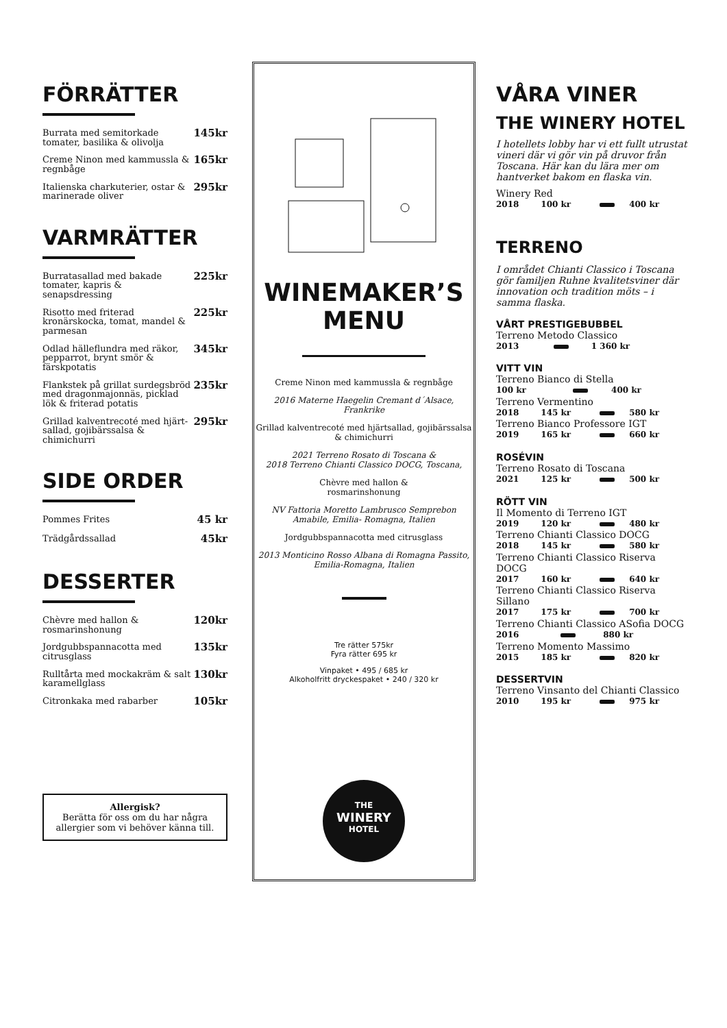FÖRRÄTTER
| Burrata med semitorkade tomater, basilika & olivolja | 145kr |
| Creme Ninon med kammussla & regnbåge | 165kr |
| Italienska charkuterier, ostar & marinerade oliver | 295kr |
VARMRÄTTER
| Burratasallad med bakade tomater, kapris & senapsdressing | 225kr |
| Risotto med friterad kronärskocka, tomat, mandel & parmesan | 225kr |
| Odlad hälleflundra med räkor, pepparrot, brynt smör & färskpotatis | 345kr |
| Flankstek på grillat surdegsbröd med dragonmajonnäs, picklad lök & friterad potatis | 235kr |
| Grillad kalventrecoté med hjärt-sallad, gojibärssalsa & chimichurri | 295kr |
SIDE ORDER
| Pommes Frites | 45 kr |
| Trädgårdssallad | 45kr |
DESSERTER
| Chèvre med hallon & rosmarinshonung | 120kr |
| Jordgubbspannacotta med citrusglass | 135kr |
| Rulltårta med mockakräm & salt karamellglass | 130kr |
| Citronkaka med rabarber | 105kr |
Allergisk?
Berätta för oss om du har några allergier som vi behöver känna till.
WINEMAKER’S
MENU
Creme Ninon med kammussla & regnbåge
2016 Materne Haegelin Cremant d´Alsace, Frankrike
Grillad kalventrecoté med hjärtsallad, gojibärssalsa & chimichurri
2021 Terreno Rosato di Toscana &
2018 Terreno Chianti Classico DOCG, Toscana,
Chèvre med hallon &
rosmarinshonung
NV Fattoria Moretto Lambrusco Semprebon Amabile, Emilia- Romagna, Italien
Jordgubbspannacotta med citrusglass
2013 Monticino Rosso Albana di Romagna Passito, Emilia-Romagna, Italien
Tre rätter 575kr
Fyra rätter 695 kr
Vinpaket • 495 / 685 kr
Alkoholfritt dryckespaket • 240 / 320 kr
THE
WINERY
HOTEL
VÅRA VINER
THE WINERY HOTEL
I hotellets lobby har vi ett fullt utrustat vineri där vi gör vin på druvor från Toscana. Här kan du lära mer om hantverket bakom en flaska vin.
Winery Red
| 2018 | 100 kr | | 400 kr |
TERRENO
I området Chianti Classico i Toscana gör familjen Ruhne kvalitetsviner där innovation och tradition möts – i samma flaska.
VÅRT PRESTIGEBUBBEL
Terreno Metodo Classico
| 2013 | | | 1 360 kr |
VITT VIN
Terreno Bianco di Stella
| | 100 kr | | 400 kr |
Terreno Vermentino
| 2018 | 145 kr | | 580 kr |
Terreno Bianco Professore IGT
| 2019 | 165 kr | | 660 kr |
ROSÉVIN
Terreno Rosato di Toscana
| 2021 | 125 kr | | 500 kr |
RÖTT VIN
Il Momento di Terreno IGT
| 2019 | 120 kr | | 480 kr |
Terreno Chianti Classico DOCG
| 2018 | 145 kr | | 580 kr |
Terreno Chianti Classico Riserva DOCG
| 2017 | 160 kr | | 640 kr |
Terreno Chianti Classico Riserva Sillano
| 2017 | 175 kr | | 700 kr |
Terreno Chianti Classico ASofia DOCG
| 2016 | | | 880 kr |
Terreno Momento Massimo
| 2015 | 185 kr | | 820 kr |
DESSERTVIN
Terreno Vinsanto del Chianti Classico
| 2010 | 195 kr | | 975 kr |